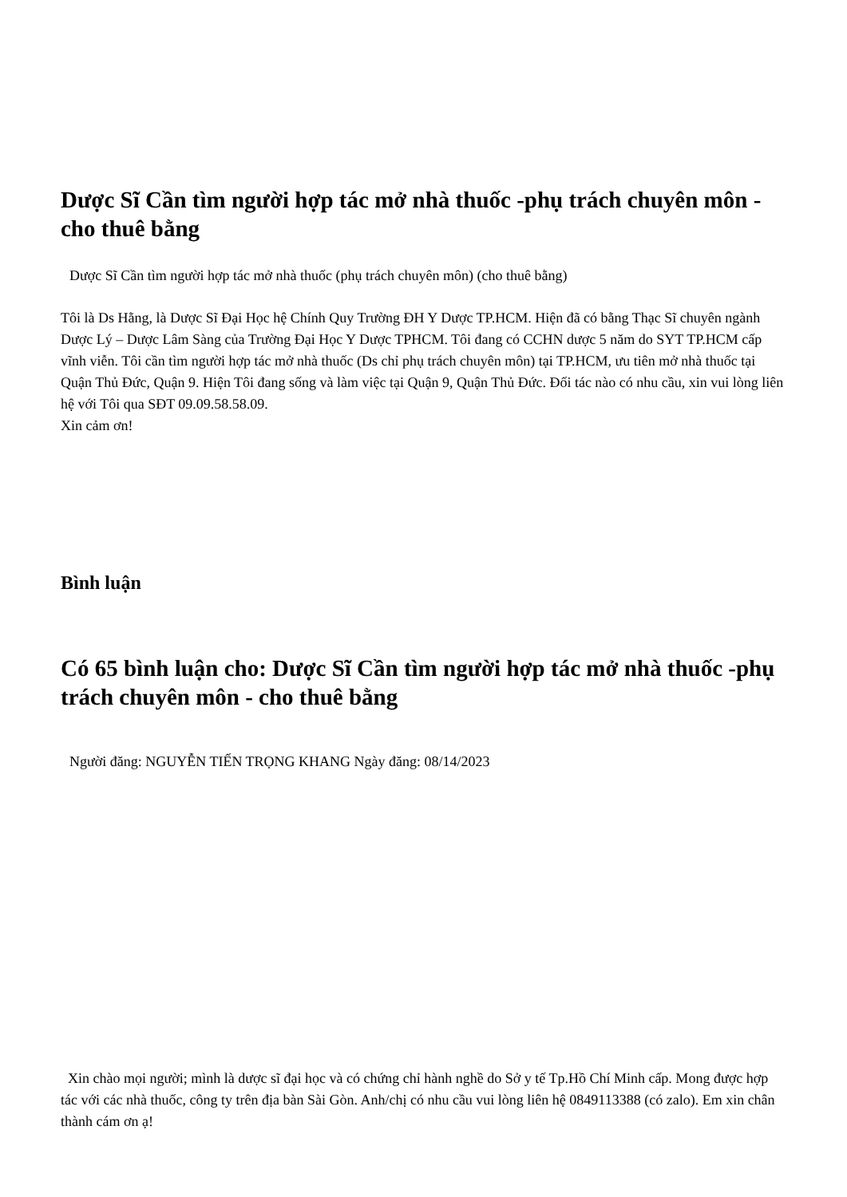Dược Sĩ Cần tìm người hợp tác mở nhà thuốc -phụ trách chuyên môn - cho thuê bằng
Dược Sĩ Cần tìm người hợp tác mở nhà thuốc (phụ trách chuyên môn) (cho thuê bằng)
Tôi là Ds Hằng, là Dược Sĩ Đại Học hệ Chính Quy Trường ĐH Y Dược TP.HCM. Hiện đã có bằng Thạc Sĩ chuyên ngành Dược Lý – Dược Lâm Sàng của Trường Đại Học Y Dược TPHCM. Tôi đang có CCHN dược 5 năm do SYT TP.HCM cấp vĩnh viễn. Tôi cần tìm người hợp tác mở nhà thuốc (Ds chỉ phụ trách chuyên môn) tại TP.HCM, ưu tiên mở nhà thuốc tại Quận Thủ Đức, Quận 9. Hiện Tôi đang sống và làm việc tại Quận 9, Quận Thủ Đức. Đối tác nào có nhu cầu, xin vui lòng liên hệ với Tôi qua SĐT 09.09.58.58.09.
Xin cảm ơn!
Bình luận
Có 65 bình luận cho: Dược Sĩ Cần tìm người hợp tác mở nhà thuốc -phụ trách chuyên môn - cho thuê bằng
Người đăng: NGUYỄN TIẾN TRỌNG KHANG Ngày đăng: 08/14/2023
Xin chào mọi người; mình là dược sĩ đại học và có chứng chỉ hành nghề do Sở y tế Tp.Hồ Chí Minh cấp. Mong được hợp tác với các nhà thuốc, công ty trên địa bàn Sài Gòn. Anh/chị có nhu cầu vui lòng liên hệ 0849113388 (có zalo). Em xin chân thành cám ơn ạ!